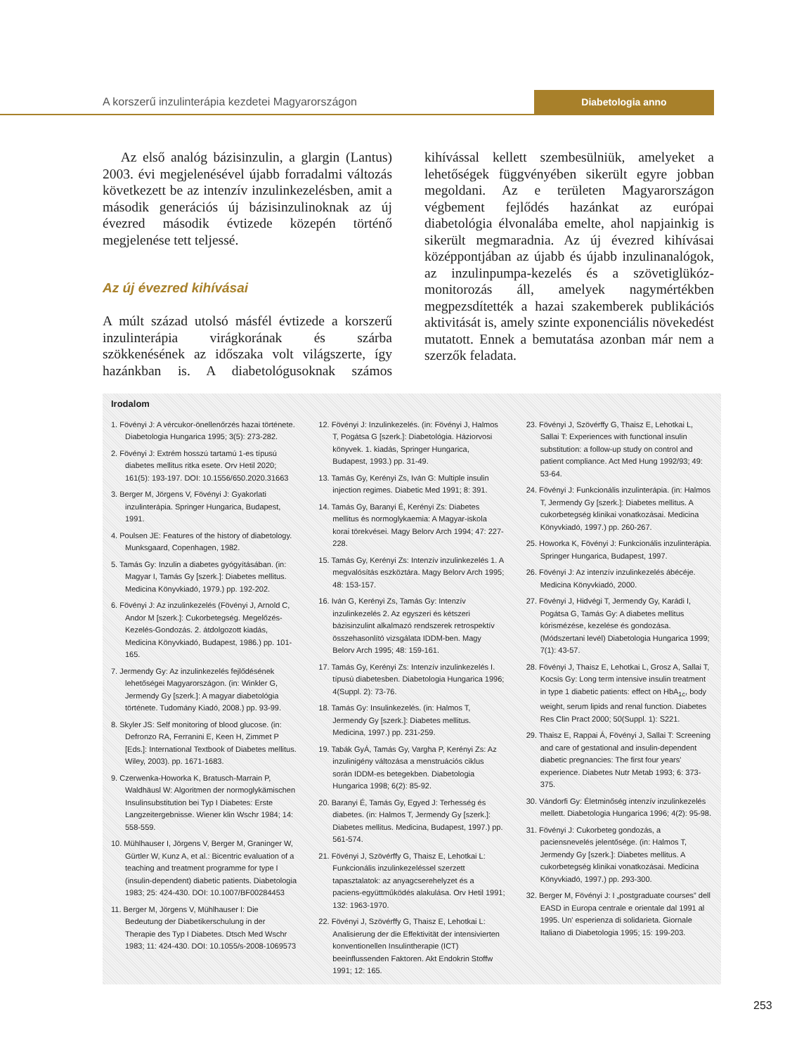A korszerű inzulinterápia kezdetei Magyarországon Diabetologia anno
Az első analóg bázisinzulin, a glargin (Lantus) 2003. évi megjelenésével újabb forradalmi változás következett be az intenzív inzulinkezelésben, amit a második generációs új bázisinzulinoknak az új évezred második évtizede közepén történő megjelenése tett teljessé.
Az új évezred kihívásai
A múlt század utolsó másfél évtizede a korszerű inzulinterápia virágkorának és szárba szökkenésének az időszaka volt világszerte, így hazánkban is. A diabetológusoknak számos kihívással kellett szembesülniük, amelyeket a lehetőségek függvényében sikerült egyre jobban megoldani. Az e területen Magyarországon végbement fejlődés hazánkat az európai diabetológia élvonalába emelte, ahol napjainkig is sikerült megmaradnia. Az új évezred kihívásai középpontjában az újabb és újabb inzulinanalógok, az inzulinpumpa-kezelés és a szövetiglükóz-monitorozás áll, amelyek nagymértékben megpezsdítették a hazai szakemberek publikációs aktivitását is, amely szinte exponenciális növekedést mutatott. Ennek a bemutatása azonban már nem a szerzők feladata.
Irodalom
1. Fövényi J: A vércukor-önellenőrzés hazai története. Diabetologia Hungarica 1995; 3(5): 273-282.
2. Fövényi J: Extrém hosszú tartamú 1-es típusú diabetes mellitus ritka esete. Orv Hetil 2020; 161(5): 193-197. DOI: 10.1556/650.2020.31663
3. Berger M, Jörgens V, Fövényi J: Gyakorlati inzulinterápia. Springer Hungarica, Budapest, 1991.
4. Poulsen JE: Features of the history of diabetology. Munksgaard, Copenhagen, 1982.
5. Tamás Gy: Inzulin a diabetes gyógyításában. (in: Magyar I, Tamás Gy [szerk.]: Diabetes mellitus. Medicina Könyvkiadó, 1979.) pp. 192-202.
6. Fövényi J: Az inzulinkezelés (Fövényi J, Arnold C, Andor M [szerk.]: Cukorbetegség. Megelőzés-Kezelés-Gondozás. 2. átdolgozott kiadás, Medicina Könyvkiadó, Budapest, 1986.) pp. 101-165.
7. Jermendy Gy: Az inzulinkezelés fejlődésének lehetőségei Magyarországon. (in: Winkler G, Jermendy Gy [szerk.]: A magyar diabetológia története. Tudomány Kiadó, 2008.) pp. 93-99.
8. Skyler JS: Self monitoring of blood glucose. (in: Defronzo RA, Ferranini E, Keen H, Zimmet P [Eds.]: International Textbook of Diabetes mellitus. Wiley, 2003). pp. 1671-1683.
9. Czerwenka-Howorka K, Bratusch-Marrain P, Waldhäusl W: Algoritmen der normoglykämischen Insulinsubstitution bei Typ I Diabetes: Erste Langzeitergebnisse. Wiener klin Wschr 1984; 14: 558-559.
10. Mühlhauser I, Jörgens V, Berger M, Graninger W, Gürtler W, Kunz A, et al.: Bicentric evaluation of a teaching and treatment programme for type I (insulin-dependent) diabetic patients. Diabetologia 1983; 25: 424-430. DOI: 10.1007/BF00284453
11. Berger M, Jörgens V, Mühlhauser I: Die Bedeutung der Diabetikerschulung in der Therapie des Typ I Diabetes. Dtsch Med Wschr 1983; 11: 424-430. DOI: 10.1055/s-2008-1069573
12. Fövényi J: Inzulinkezelés. (in: Fövényi J, Halmos T, Pogátsa G [szerk.]: Diabetológia. Háziorvosi könyvek. 1. kiadás, Springer Hungarica, Budapest, 1993.) pp. 31-49.
13. Tamás Gy, Kerényi Zs, Iván G: Multiple insulin injection regimes. Diabetic Med 1991; 8: 391.
14. Tamás Gy, Baranyi É, Kerényi Zs: Diabetes mellitus és normoglykaemia: A Magyar-iskola korai törekvései. Magy Belorv Arch 1994; 47: 227-228.
15. Tamás Gy, Kerényi Zs: Intenzív inzulinkezelés 1. A megvalósítás eszköztára. Magy Belorv Arch 1995; 48: 153-157.
16. Iván G, Kerényi Zs, Tamás Gy: Intenzív inzulinkezelés 2. Az egyszeri és kétszeri bázisinzulint alkalmazó rendszerek retrospektív összehasonlító vizsgálata IDDM-ben. Magy Belorv Arch 1995; 48: 159-161.
17. Tamás Gy, Kerényi Zs: Intenzív inzulinkezelés I. típusú diabetesben. Diabetologia Hungarica 1996; 4(Suppl. 2): 73-76.
18. Tamás Gy: Insulinkezelés. (in: Halmos T, Jermendy Gy [szerk.]: Diabetes mellitus. Medicina, 1997.) pp. 231-259.
19. Tabák GyÁ, Tamás Gy, Vargha P, Kerényi Zs: Az inzulinigény változása a menstruációs ciklus során IDDM-es betegekben. Diabetologia Hungarica 1998; 6(2): 85-92.
20. Baranyi É, Tamás Gy, Egyed J: Terhesség és diabetes. (in: Halmos T, Jermendy Gy [szerk.]: Diabetes mellitus. Medicina, Budapest, 1997.) pp. 561-574.
21. Fövényi J, Szövérffy G, Thaisz E, Lehotkai L: Funkcionális inzulinkezeléssel szerzett tapasztalatok: az anyagcserehelyzet és a paciens-együttműködés alakulása. Orv Hetil 1991; 132: 1963-1970.
22. Fövényi J, Szövérffy G, Thaisz E, Lehotkai L: Analisierung der die Effektivität der intensivierten konventionellen Insulintherapie (ICT) beeinflussenden Faktoren. Akt Endokrin Stoffw 1991; 12: 165.
23. Fövényi J, Szövérffy G, Thaisz E, Lehotkai L, Sallai T: Experiences with functional insulin substitution: a follow-up study on control and patient compliance. Act Med Hung 1992/93; 49: 53-64.
24. Fövényi J: Funkcionális inzulinterápia. (in: Halmos T, Jermendy Gy [szerk.]: Diabetes mellitus. A cukorbetegség klinikai vonatkozásai. Medicina Könyvkiadó, 1997.) pp. 260-267.
25. Howorka K, Fövényi J: Funkcionális inzulinterápia. Springer Hungarica, Budapest, 1997.
26. Fövényi J: Az intenzív inzulinkezelés ábécéje. Medicina Könyvkiadó, 2000.
27. Fövényi J, Hidvégi T, Jermendy Gy, Karádi I, Pogátsa G, Tamás Gy: A diabetes mellitus kórismézése, kezelése és gondozása. (Módszertani levél) Diabetologia Hungarica 1999; 7(1): 43-57.
28. Fövényi J, Thaisz E, Lehotkai L, Grosz A, Sallai T, Kocsis Gy: Long term intensive insulin treatment in type 1 diabetic patients: effect on HbA<sub>1c</sub>, body weight, serum lipids and renal function. Diabetes Res Clin Pract 2000; 50(Suppl. 1): S221.
29. Thaisz E, Rappai Á, Fövényi J, Sallai T: Screening and care of gestational and insulin-dependent diabetic pregnancies: The first four years' experience. Diabetes Nutr Metab 1993; 6: 373-375.
30. Vándorfi Gy: Életminőség intenzív inzulinkezelés mellett. Diabetologia Hungarica 1996; 4(2): 95-98.
31. Fövényi J: Cukorbeteg gondozás, a paciensnevelés jelentősége. (in: Halmos T, Jermendy Gy [szerk.]: Diabetes mellitus. A cukorbetegség klinikai vonatkozásai. Medicina Könyvkiadó, 1997.) pp. 293-300.
32. Berger M, Fövényi J: I „postgraduate courses” dell EASD in Europa centrale e orientale dal 1991 al 1995. Un' esperienza di solidarieta. Giornale Italiano di Diabetologia 1995; 15: 199-203.
253